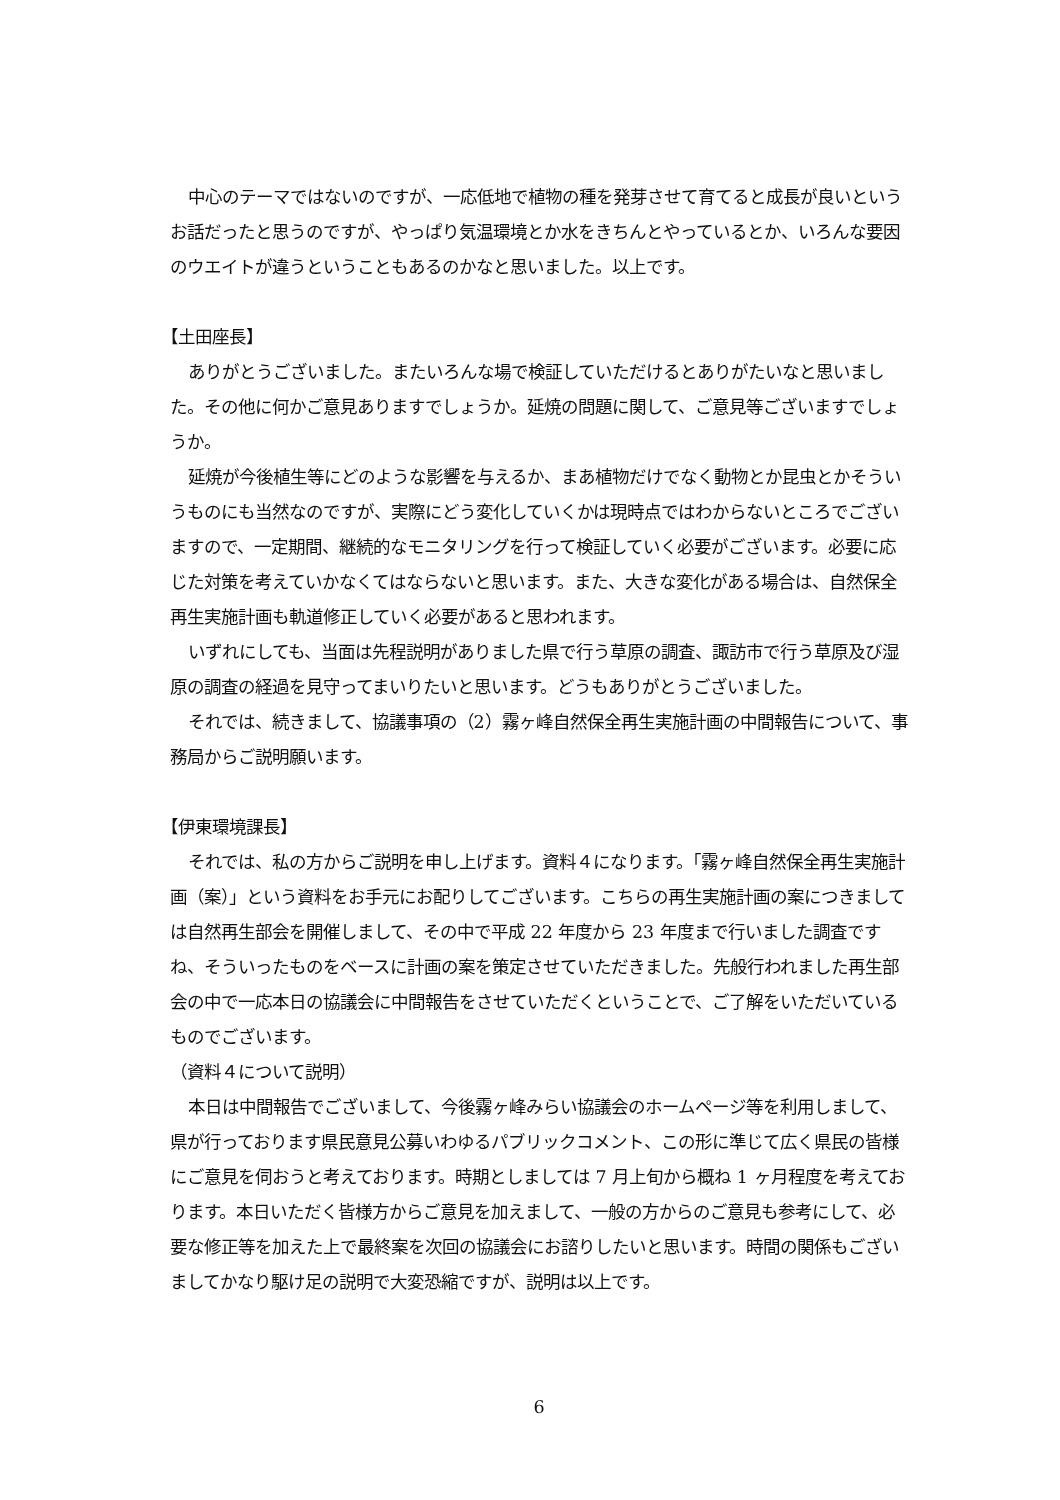中心のテーマではないのですが、一応低地で植物の種を発芽させて育てると成長が良いというお話だったと思うのですが、やっぱり気温環境とか水をきちんとやっているとか、いろんな要因のウエイトが違うということもあるのかなと思いました。以上です。
【土田座長】
ありがとうございました。またいろんな場で検証していただけるとありがたいなと思いました。その他に何かご意見ありますでしょうか。延焼の問題に関して、ご意見等ございますでしょうか。
延焼が今後植生等にどのような影響を与えるか、まあ植物だけでなく動物とか昆虫とかそういうものにも当然なのですが、実際にどう変化していくかは現時点ではわからないところでございますので、一定期間、継続的なモニタリングを行って検証していく必要がございます。必要に応じた対策を考えていかなくてはならないと思います。また、大きな変化がある場合は、自然保全再生実施計画も軌道修正していく必要があると思われます。
いずれにしても、当面は先程説明がありました県で行う草原の調査、諏訪市で行う草原及び湿原の調査の経過を見守ってまいりたいと思います。どうもありがとうございました。
それでは、続きまして、協議事項の（2）霧ヶ峰自然保全再生実施計画の中間報告について、事務局からご説明願います。
【伊東環境課長】
それでは、私の方からご説明を申し上げます。資料４になります。「霧ヶ峰自然保全再生実施計画（案）」という資料をお手元にお配りしてございます。こちらの再生実施計画の案につきましては自然再生部会を開催しまして、その中で平成 22 年度から 23 年度まで行いました調査ですね、そういったものをベースに計画の案を策定させていただきました。先般行われました再生部会の中で一応本日の協議会に中間報告をさせていただくということで、ご了解をいただいているものでございます。
（資料４について説明）
本日は中間報告でございまして、今後霧ヶ峰みらい協議会のホームページ等を利用しまして、県が行っております県民意見公募いわゆるパブリックコメント、この形に準じて広く県民の皆様にご意見を伺おうと考えております。時期としましては 7 月上旬から概ね 1 ヶ月程度を考えております。本日いただく皆様方からご意見を加えまして、一般の方からのご意見も参考にして、必要な修正等を加えた上で最終案を次回の協議会にお諮りしたいと思います。時間の関係もございましてかなり駆け足の説明で大変恐縮ですが、説明は以上です。
6